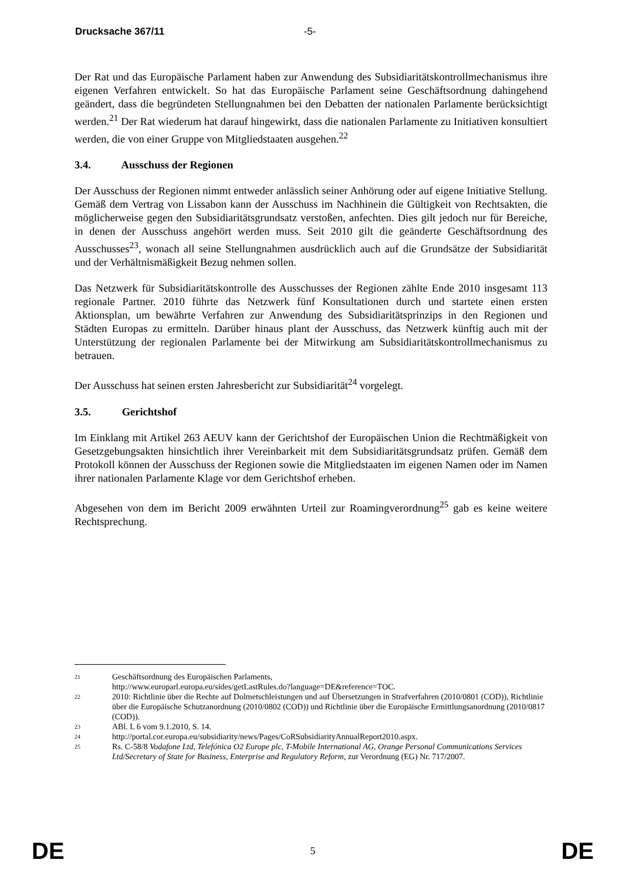Drucksache 367/11 -5-
Der Rat und das Europäische Parlament haben zur Anwendung des Subsidiaritätskontrollmechanismus ihre eigenen Verfahren entwickelt. So hat das Europäische Parlament seine Geschäftsordnung dahingehend geändert, dass die begründeten Stellungnahmen bei den Debatten der nationalen Parlamente berücksichtigt werden.<sup>21</sup> Der Rat wiederum hat darauf hingewirkt, dass die nationalen Parlamente zu Initiativen konsultiert werden, die von einer Gruppe von Mitgliedstaaten ausgehen.<sup>22</sup>
3.4. Ausschuss der Regionen
Der Ausschuss der Regionen nimmt entweder anlässlich seiner Anhörung oder auf eigene Initiative Stellung. Gemäß dem Vertrag von Lissabon kann der Ausschuss im Nachhinein die Gültigkeit von Rechtsakten, die möglicherweise gegen den Subsidiaritätsgrundsatz verstoßen, anfechten. Dies gilt jedoch nur für Bereiche, in denen der Ausschuss angehört werden muss. Seit 2010 gilt die geänderte Geschäftsordnung des Ausschusses<sup>23</sup>, wonach all seine Stellungnahmen ausdrücklich auch auf die Grundsätze der Subsidiarität und der Verhältnismäßigkeit Bezug nehmen sollen.
Das Netzwerk für Subsidiaritätskontrolle des Ausschusses der Regionen zählte Ende 2010 insgesamt 113 regionale Partner. 2010 führte das Netzwerk fünf Konsultationen durch und startete einen ersten Aktionsplan, um bewährte Verfahren zur Anwendung des Subsidiaritätsprinzips in den Regionen und Städten Europas zu ermitteln. Darüber hinaus plant der Ausschuss, das Netzwerk künftig auch mit der Unterstützung der regionalen Parlamente bei der Mitwirkung am Subsidiaritätskontrollmechanismus zu betrauen.
Der Ausschuss hat seinen ersten Jahresbericht zur Subsidiarität<sup>24</sup> vorgelegt.
3.5. Gerichtshof
Im Einklang mit Artikel 263 AEUV kann der Gerichtshof der Europäischen Union die Rechtmäßigkeit von Gesetzgebungsakten hinsichtlich ihrer Vereinbarkeit mit dem Subsidiaritätsgrundsatz prüfen. Gemäß dem Protokoll können der Ausschuss der Regionen sowie die Mitgliedstaaten im eigenen Namen oder im Namen ihrer nationalen Parlamente Klage vor dem Gerichtshof erheben.
Abgesehen von dem im Bericht 2009 erwähnten Urteil zur Roamingverordnung<sup>25</sup> gab es keine weitere Rechtsprechung.
21
Geschäftsordnung des Europäischen Parlaments,
http://www.europarl.europa.eu/sides/getLastRules.do?language=DE&reference=TOC.
22
2010: Richtlinie über die Rechte auf Dolmetschleistungen und auf Übersetzungen in Strafverfahren (2010/0801 (COD)), Richtlinie über die Europäische Schutzanordnung (2010/0802 (COD)) und Richtlinie über die Europäische Ermittlungsanordnung (2010/0817 (COD)).
23
ABl. L 6 vom 9.1.2010, S. 14.
24
http://portal.cor.europa.eu/subsidiarity/news/Pages/CoRSubsidiarityAnnualReport2010.aspx.
25
Rs. C-58/8 Vodafone Ltd, Telefónica O2 Europe plc, T-Mobile International AG, Orange Personal Communications Services Ltd/Secretary of State for Business, Enterprise and Regulatory Reform, zur Verordnung (EG) Nr. 717/2007.
DE 5 DE